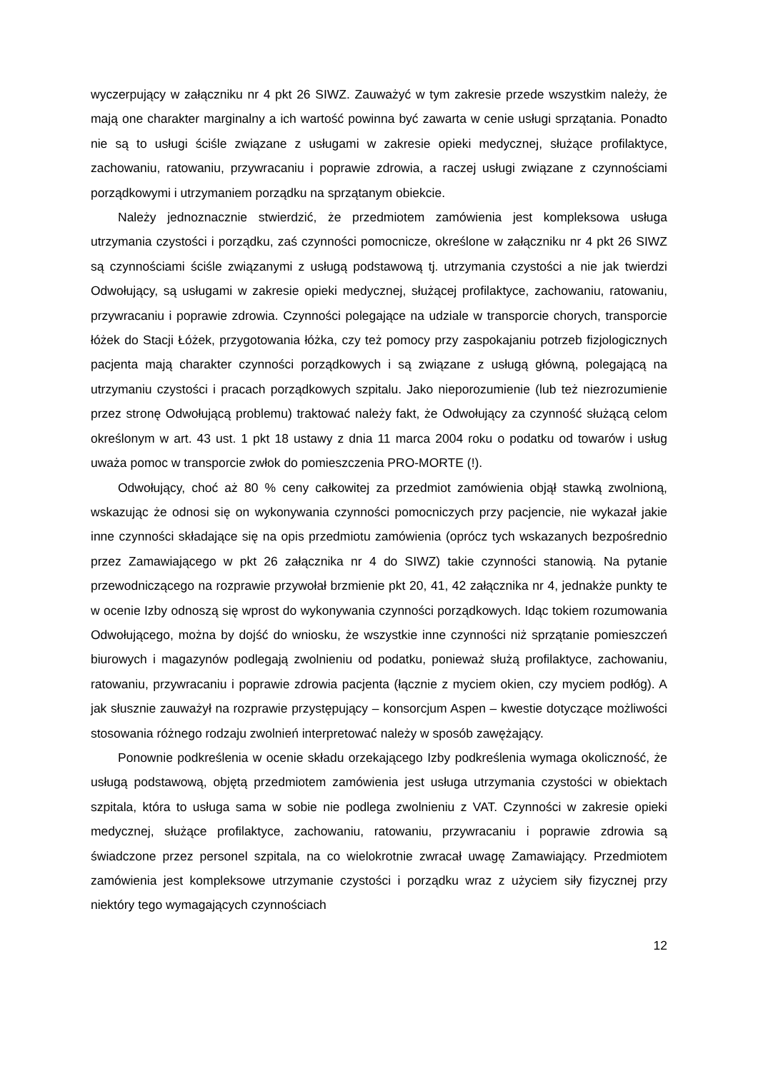wyczerpujący w załączniku nr 4 pkt 26 SIWZ. Zauważyć w tym zakresie przede wszystkim należy, że mają one charakter marginalny a ich wartość powinna być zawarta w cenie usługi sprzątania. Ponadto nie są to usługi ściśle związane z usługami w zakresie opieki medycznej, służące profilaktyce, zachowaniu, ratowaniu, przywracaniu i poprawie zdrowia, a raczej usługi związane z czynnościami porządkowymi i utrzymaniem porządku na sprzątanym obiekcie.
Należy jednoznacznie stwierdzić, że przedmiotem zamówienia jest kompleksowa usługa utrzymania czystości i porządku, zaś czynności pomocnicze, określone w załączniku nr 4 pkt 26 SIWZ są czynnościami ściśle związanymi z usługą podstawową tj. utrzymania czystości a nie jak twierdzi Odwołujący, są usługami w zakresie opieki medycznej, służącej profilaktyce, zachowaniu, ratowaniu, przywracaniu i poprawie zdrowia. Czynności polegające na udziale w transporcie chorych, transporcie łóżek do Stacji Łóżek, przygotowania łóżka, czy też pomocy przy zaspokajaniu potrzeb fizjologicznych pacjenta mają charakter czynności porządkowych i są związane z usługą główną, polegającą na utrzymaniu czystości i pracach porządkowych szpitalu. Jako nieporozumienie (lub też niezrozumienie przez stronę Odwołującą problemu) traktować należy fakt, że Odwołujący za czynność służącą celom określonym w art. 43 ust. 1 pkt 18 ustawy z dnia 11 marca 2004 roku o podatku od towarów i usług uważa pomoc w transporcie zwłok do pomieszczenia PRO-MORTE (!).
Odwołujący, choć aż 80 % ceny całkowitej za przedmiot zamówienia objął stawką zwolnioną, wskazując że odnosi się on wykonywania czynności pomocniczych przy pacjencie, nie wykazał jakie inne czynności składające się na opis przedmiotu zamówienia (oprócz tych wskazanych bezpośrednio przez Zamawiającego w pkt 26 załącznika nr 4 do SIWZ) takie czynności stanowią. Na pytanie przewodniczącego na rozprawie przywołał brzmienie pkt 20, 41, 42 załącznika nr 4, jednakże punkty te w ocenie Izby odnoszą się wprost do wykonywania czynności porządkowych. Idąc tokiem rozumowania Odwołującego, można by dojść do wniosku, że wszystkie inne czynności niż sprzątanie pomieszczeń biurowych i magazynów podlegają zwolnieniu od podatku, ponieważ służą profilaktyce, zachowaniu, ratowaniu, przywracaniu i poprawie zdrowia pacjenta (łącznie z myciem okien, czy myciem podłóg). A jak słusznie zauważył na rozprawie przystępujący – konsorcjum Aspen – kwestie dotyczące możliwości stosowania różnego rodzaju zwolnień interpretować należy w sposób zawężający.
Ponownie podkreślenia w ocenie składu orzekającego Izby podkreślenia wymaga okoliczność, że usługą podstawową, objętą przedmiotem zamówienia jest usługa utrzymania czystości w obiektach szpitala, która to usługa sama w sobie nie podlega zwolnieniu z VAT. Czynności w zakresie opieki medycznej, służące profilaktyce, zachowaniu, ratowaniu, przywracaniu i poprawie zdrowia są świadczone przez personel szpitala, na co wielokrotnie zwracał uwagę Zamawiający. Przedmiotem zamówienia jest kompleksowe utrzymanie czystości i porządku wraz z użyciem siły fizycznej przy niektóry tego wymagających czynnościach
12